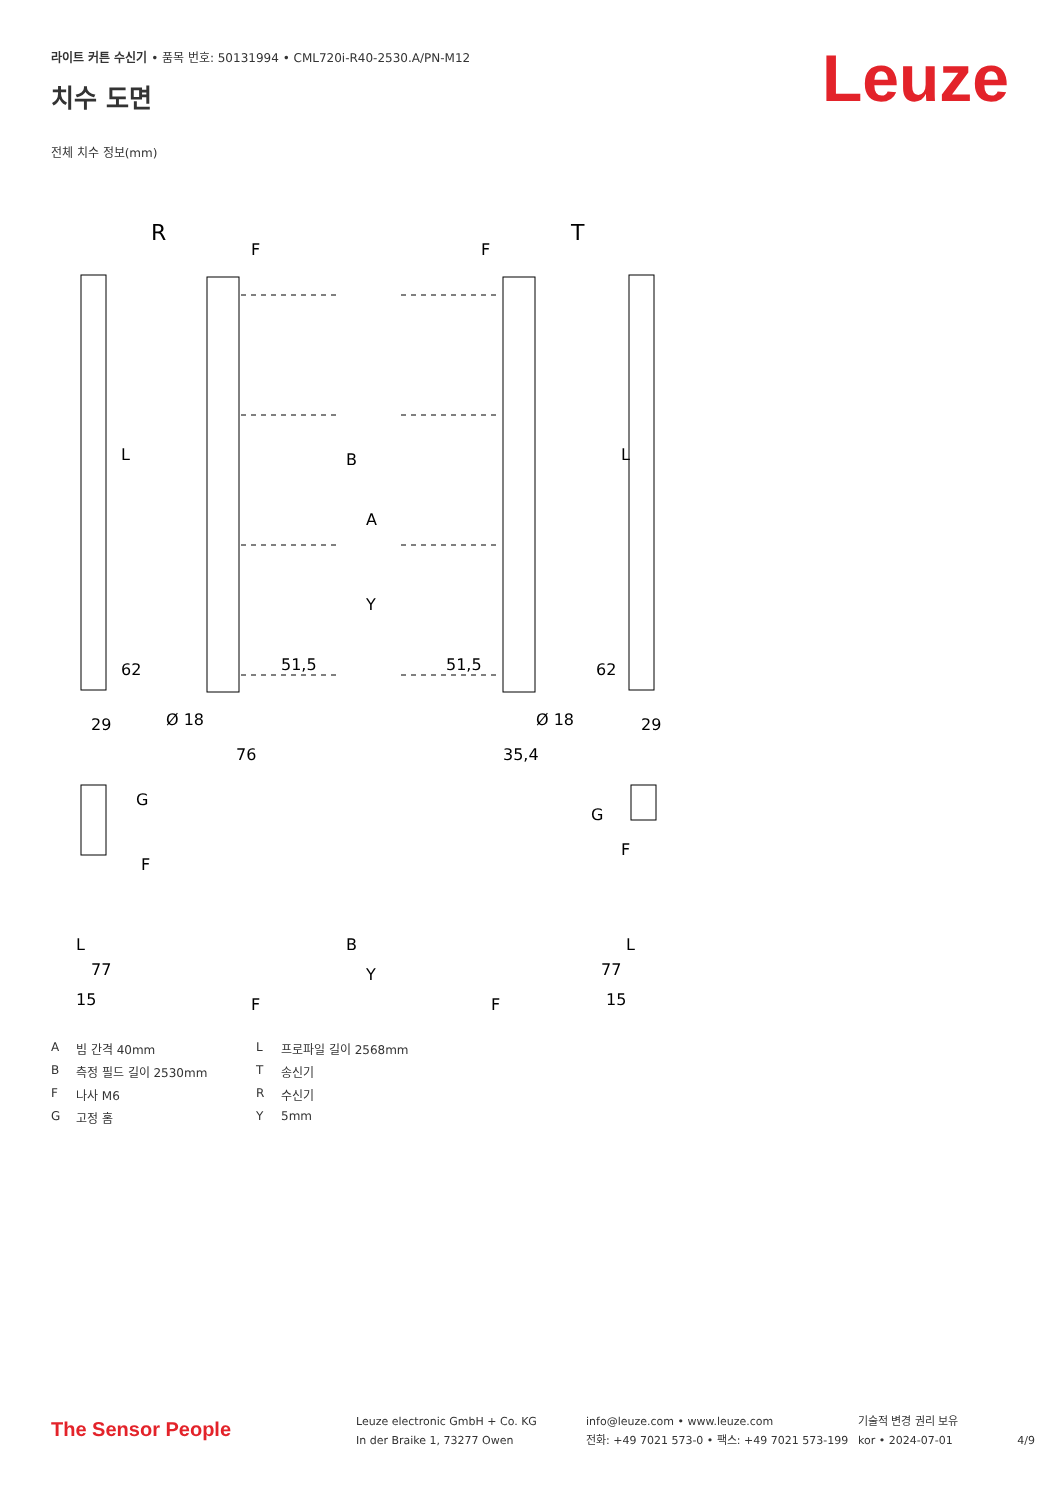라이트 커튼 수신기 • 품목 번호: 50131994 • CML720i-R40-2530.A/PN-M12
Leuze 치수 도면
전체 치수 정보(mm)
R
T
F
F
L
B
L
A
Y
62
51,5
51,5
62
29
Ø 18
Ø 18
29
76
35,4
G
G
F
F
L
77
B
Y
77
L
15
15
F
F
A빔 간격 40mm L 프로파일 길이 2568mm B 측정 필드 길이 2530mm T 송신기 F 나사 M6 R 수신기 G 고정 홈 Y 5mm
The Sensor People
Leuze electronic GmbH + Co. KG
In der Braike 1, 73277 Owen
info@leuze.com • www.leuze.com
전화: +49 7021 573-0 • 팩스: +49 7021 573-199
기술적 변경 권리 보유
kor • 2024-07-01
4/9